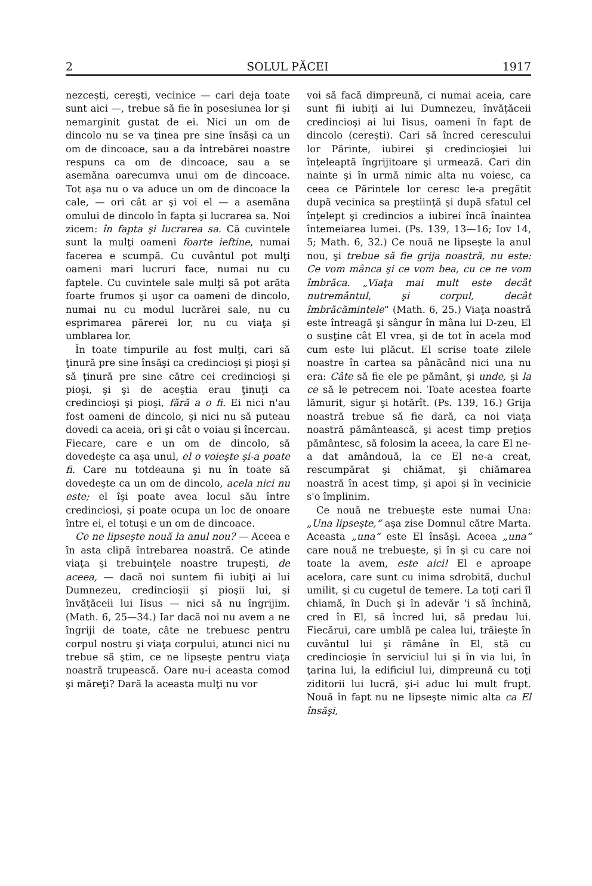2 SOLUL PĂCEI 1917
nezceşti, cereşti, vecinice — cari deja toate sunt aici —, trebue să fie în posesiunea lor şi nemarginit gustat de ei. Nici un om de dincolo nu se va ţinea pre sine însăşi ca un om de dincoace, sau a da întrebărei noastre respuns ca om de dincoace, sau a se asemăna oarecumva unui om de dincoace. Tot aşa nu o va aduce un om de dincoace la cale, — ori cât ar şi voi el — a asemăna omului de dincolo în fapta şi lucrarea sa. Noi zicem: în fapta şi lucrarea sa. Că cuvintele sunt la mulţi oameni foarte ieftine, numai facerea e scumpă. Cu cuvântul pot mulţi oameni mari lucruri face, numai nu cu faptele. Cu cuvintele sale mulţi să pot arăta foarte frumos şi uşor ca oameni de dincolo, numai nu cu modul lucrărei sale, nu cu esprimarea părerei lor, nu cu viaţa şi umblarea lor.
În toate timpurile au fost mulţi, cari să ţinură pre sine însăşi ca credincioşi şi pioşi şi să ţinură pre sine către cei credincioşi şi pioşi, şi şi de aceştia erau ţinuţi ca credincioşi şi pioşi, fără a o fi. Ei nici n'au fost oameni de dincolo, şi nici nu să puteau dovedi ca aceia, ori şi cât o voiau şi încercau. Fiecare, care e un om de dincolo, să dovedeşte ca aşa unul, el o voieşte şi-a poate fi. Care nu totdeauna şi nu în toate să dovedeşte ca un om de dincolo, acela nici nu este; el îşi poate avea locul său între credincioşi, şi poate ocupa un loc de onoare între ei, el totuşi e un om de dincoace.
Ce ne lipseşte nouă la anul nou? — Aceea e în asta clipă întrebarea noastră. Ce atinde viaţa şi trebuinţele noastre trupeşti, de aceea, — dacă noi suntem fii iubiţi ai lui Dumnezeu, credincioşii şi pioşii lui, şi învăţăceii lui Iisus — nici să nu îngrijim. (Math. 6, 25—34.) Iar dacă noi nu avem a ne îngriji de toate, câte ne trebuesc pentru corpul nostru şi viaţa corpului, atunci nici nu trebue să ştim, ce ne lipseşte pentru viaţa noastră trupească. Oare nu-i aceasta comod şi măreţi? Dară la aceasta mulţi nu vor
voi să facă dimpreună, ci numai aceia, care sunt fii iubiţi ai lui Dumnezeu, învăţăceii credincioşi ai lui Iisus, oameni în fapt de dincolo (cereşti). Cari să încred cerescului lor Părinte, iubirei şi credincioşiei lui înţeleaptă îngrijitoare şi urmează. Cari din nainte şi în urmă nimic alta nu voiesc, ca ceea ce Părintele lor ceresc le-a pregătit după vecinica sa preştiinţă şi după sfatul cel înţelept şi credincios a iubirei încă înaintea întemeiarea lumei. (Ps. 139, 13—16; Iov 14, 5; Math. 6, 32.) Ce nouă ne lipseşte la anul nou, şi trebue să fie grija noastră, nu este: Ce vom mânca şi ce vom bea, cu ce ne vom îmbrăca. „Viaţa mai mult este decât nutremântul, şi corpul, decât îmbrăcămintele“ (Math. 6, 25.) Viaţa noastră este întreagă şi sângur în mâna lui D-zeu, El o susţine cât El vrea, şi de tot în acela mod cum este lui plăcut. El scrise toate zilele noastre în cartea sa pânăcând nici una nu era: Câte să fie ele pe pământ, şi unde, şi la ce să le petrecem noi. Toate acestea foarte lămurit, sigur şi hotărît. (Ps. 139, 16.) Grija noastră trebue să fie dară, ca noi viaţa noastră pământească, şi acest timp preţios pământesc, să folosim la aceea, la care El ne-a dat amândouă, la ce El ne-a creat, rescumpărat şi chiămat, şi chiămarea noastră în acest timp, şi apoi şi în vecinicie s'o împlinim.
Ce nouă ne trebueşte este numai Una: „Una lipseşte,“ aşa zise Domnul către Marta. Aceasta „una“ este El însăşi. Aceea „una“ care nouă ne trebueşte, şi în şi cu care noi toate la avem, este aici! El e aproape acelora, care sunt cu inima sdrobită, duchul umilit, şi cu cugetul de temere. La toţi cari îl chiamă, în Duch şi în adevăr 'i să închină, cred în El, să încred lui, să predau lui. Fiecărui, care umblă pe calea lui, trăieşte în cuvântul lui şi rămâne în El, stă cu credincioşie în serviciul lui şi în via lui, în ţarina lui, la edificiul lui, dimpreună cu toţi ziditorii lui lucră, şi-i aduc lui mult frupt. Nouă în fapt nu ne lipseşte nimic alta ca El însăşi,